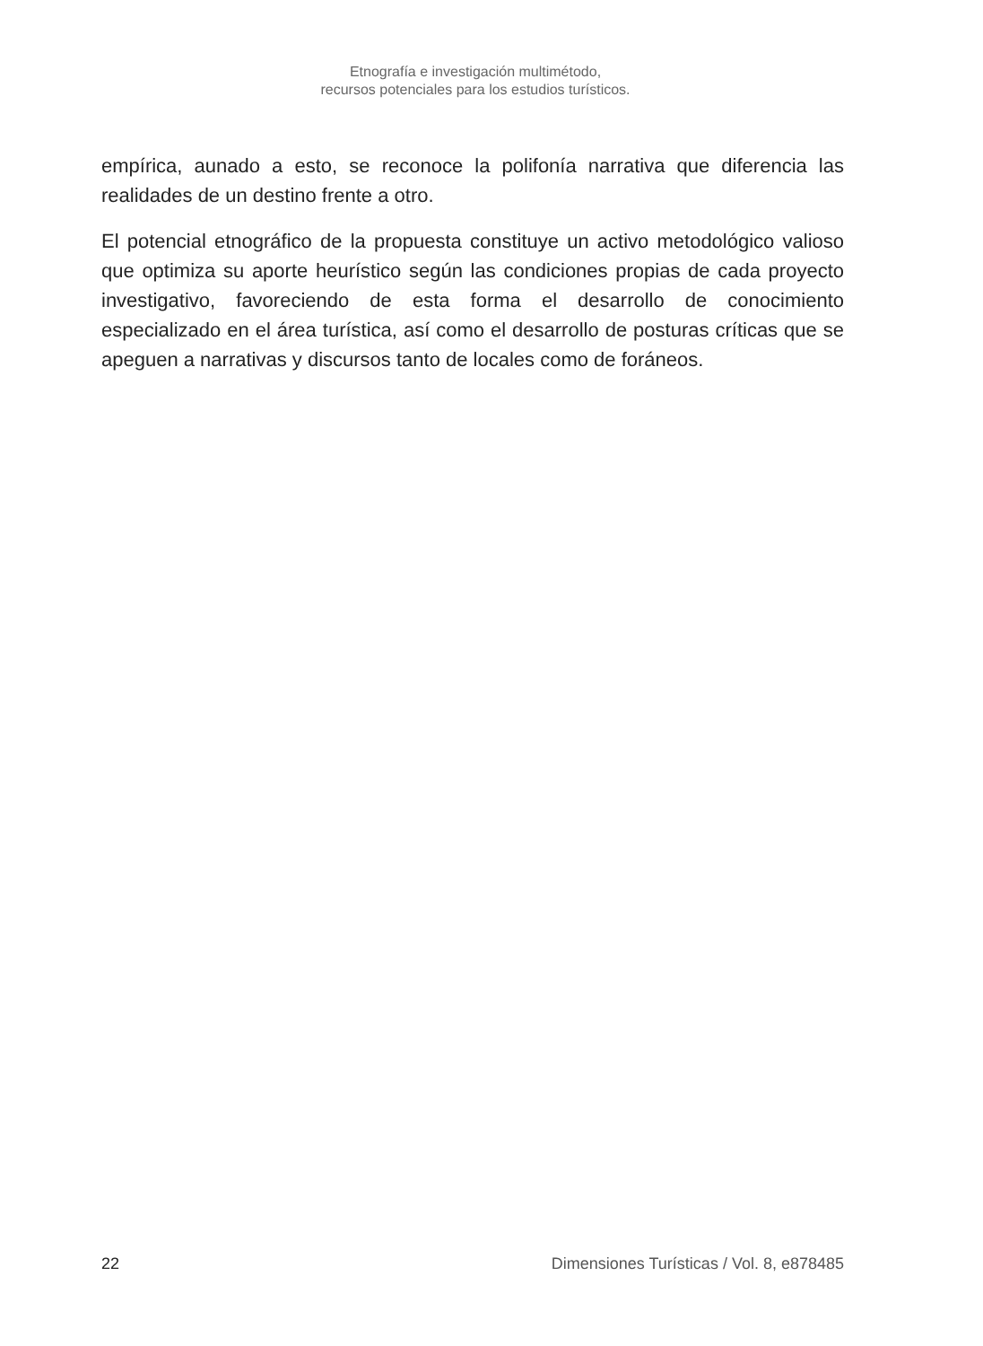Etnografía e investigación multimétodo,
recursos potenciales para los estudios turísticos.
empírica, aunado a esto, se reconoce la polifonía narrativa que diferencia las realidades de un destino frente a otro.
El potencial etnográfico de la propuesta constituye un activo metodológico valioso que optimiza su aporte heurístico según las condiciones propias de cada proyecto investigativo, favoreciendo de esta forma el desarrollo de conocimiento especializado en el área turística, así como el desarrollo de posturas críticas que se apeguen a narrativas y discursos tanto de locales como de foráneos.
22 Dimensiones Turísticas / Vol. 8, e878485